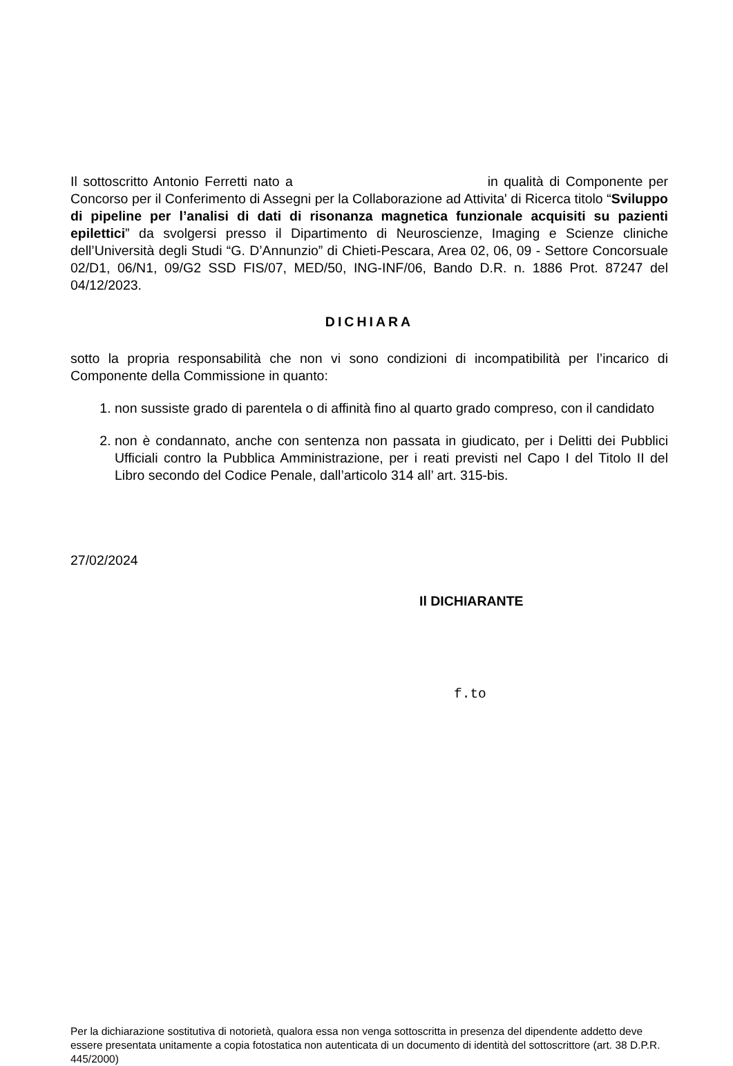Il sottoscritto Antonio Ferretti nato a in qualità di Componente per Concorso per il Conferimento di Assegni per la Collaborazione ad Attivita' di Ricerca titolo “Sviluppo di pipeline per l’analisi di dati di risonanza magnetica funzionale acquisiti su pazienti epilettici” da svolgersi presso il Dipartimento di Neuroscienze, Imaging e Scienze cliniche dell’Università degli Studi “G. D’Annunzio” di Chieti-Pescara, Area 02, 06, 09 - Settore Concorsuale 02/D1, 06/N1, 09/G2 SSD FIS/07, MED/50, ING-INF/06, Bando D.R. n. 1886 Prot. 87247 del 04/12/2023.
DICHIARA
sotto la propria responsabilità che non vi sono condizioni di incompatibilità per l’incarico di Componente della Commissione in quanto:
1. non sussiste grado di parentela o di affinità fino al quarto grado compreso, con il candidato
2. non è condannato, anche con sentenza non passata in giudicato, per i Delitti dei Pubblici Ufficiali contro la Pubblica Amministrazione, per i reati previsti nel Capo I del Titolo II del Libro secondo del Codice Penale, dall’articolo 314 all’ art. 315-bis.
27/02/2024
Il DICHIARANTE
f.to
Per la dichiarazione sostitutiva di notorietà, qualora essa non venga sottoscritta in presenza del dipendente addetto deve essere presentata unitamente a copia fotostatica non autenticata di un documento di identità del sottoscrittore (art. 38 D.P.R. 445/2000)